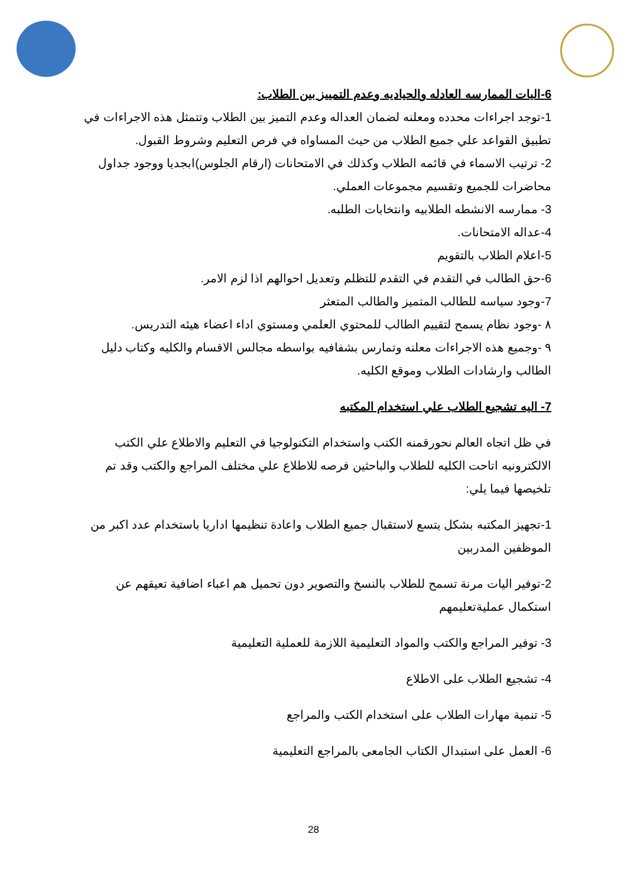6-اليات الممارسه العادله والحياديه وعدم التمييز بين الطلاب:
1-توجد اجراءات محدده ومعلنه لضمان العداله وعدم التميز بين الطلاب وتتمثل هذه الاجراءات في تطبيق القواعد علي جميع الطلاب من حيث المساواه في فرص التعليم وشروط القبول.
2- ترتيب الاسماء في قائمه الطلاب وكذلك في الامتحانات (ارقام الجلوس)ابجديا ووجود جداول محاضرات للجميع وتقسيم مجموعات العملي.
3- ممارسه الانشطه الطلابيه وانتخابات الطلبه.
4-عداله الامتحانات.
5-اعلام الطلاب بالتقويم
6-حق الطالب في التقدم في التقدم للتظلم وتعديل احوالهم اذا لزم الامر.
7-وجود سياسه للطالب المتميز والطالب المتعثر
٨ -وجود نظام يسمح لتقييم الطالب للمحتوي العلمي ومستوي اداء اعضاء هيئه التدريس.
٩ -وجميع هذه الاجراءات معلنه وتمارس بشفافيه بواسطه مجالس الاقسام والكليه وكتاب دليل الطالب وارشادات الطلاب وموقع الكليه.
7- اليه تشجيع الطلاب علي استخدام المكتبه
في ظل اتجاه العالم نحورقمنه الكتب واستخدام التكنولوجيا في التعليم والاطلاع علي الكتب الالكترونيه اتاحت الكليه للطلاب والباحثين فرصه للاطلاع علي مختلف المراجع والكتب وقد تم تلخيصها فيما يلي:
1-تجهيز المكتبه بشكل يتسع لاستقبال جميع الطلاب واعادة تنظيمها اداريا باستخدام عدد اكبر من الموظفين المدربين
2-توفير اليات مرنة تسمح للطلاب بالنسخ والتصوير دون تحميل هم اعباء اضافية تعيقهم عن استكمال عمليةتعليمهم
3- توفير المراجع والكتب والمواد التعليمية اللازمة للعملية التعليمية
4- تشجيع الطلاب على الاطلاع
5- تنمية مهارات الطلاب على استخدام الكتب والمراجع
6- العمل على استبدال الكتاب الجامعى بالمراجع التعليمية
28